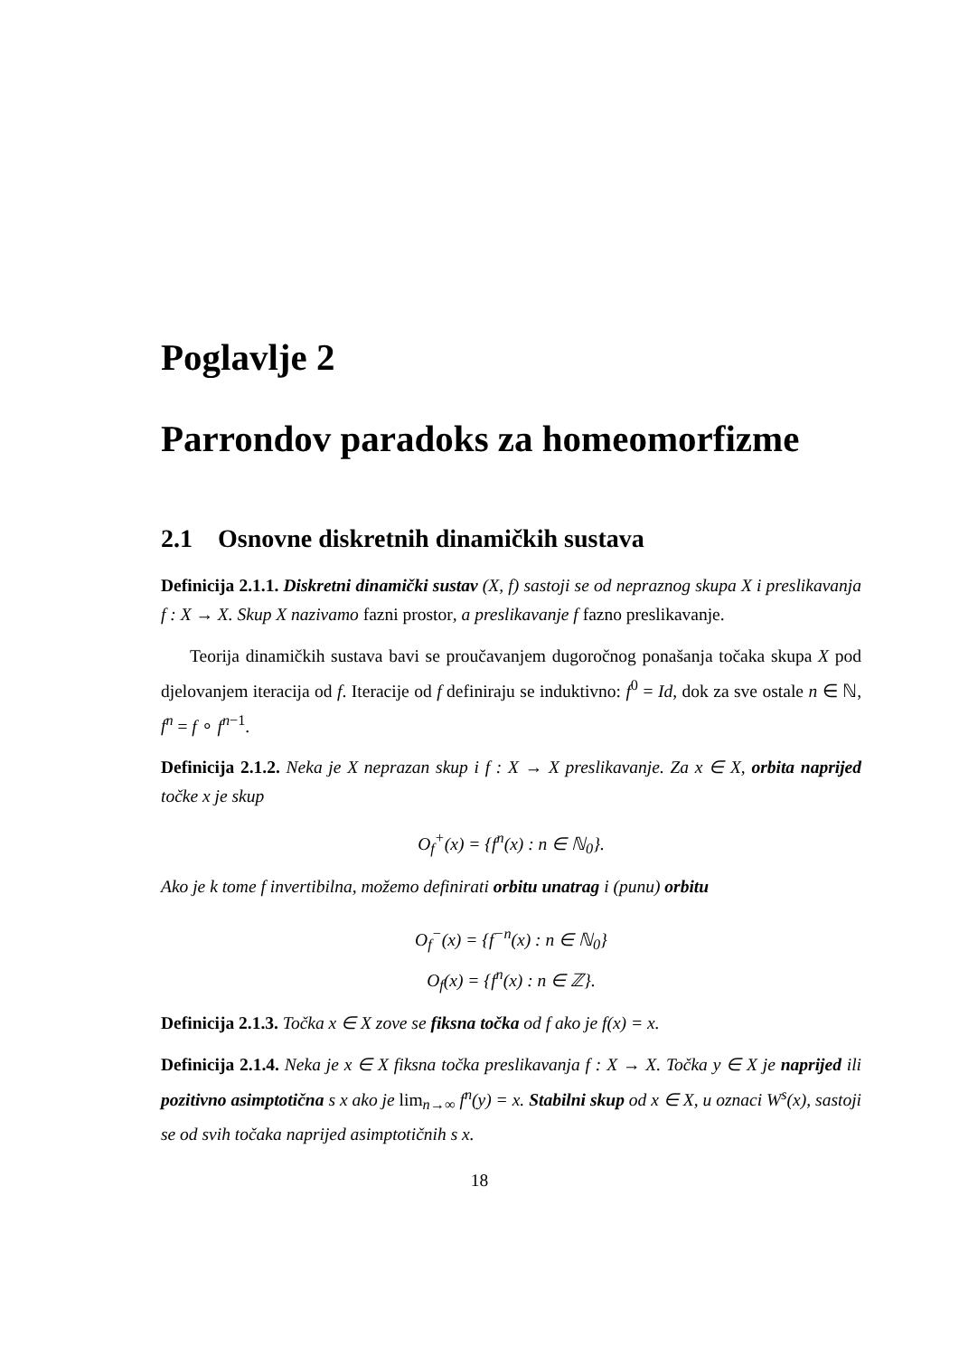Poglavlje 2
Parrondov paradoks za homeomorfizme
2.1 Osnovne diskretnih dinamičkih sustava
Definicija 2.1.1. Diskretni dinamički sustav (X, f) sastoji se od nepraznog skupa X i preslikavanja f : X → X. Skup X nazivamo fazni prostor, a preslikavanje f fazno preslikavanje.
Teorija dinamičkih sustava bavi se proučavanjem dugoročnog ponašanja točaka skupa X pod djelovanjem iteracija od f. Iteracije od f definiraju se induktivno: f<sup>0</sup> = Id, dok za sve ostale n ∈ ℕ, f<sup>n</sup> = f ∘ f<sup>n−1</sup>.
Definicija 2.1.2. Neka je X neprazan skup i f : X → X preslikavanje. Za x ∈ X, orbita naprijed točke x je skup
O<sub>f</sub><sup>+</sup>(x) = {f<sup>n</sup>(x) : n ∈ ℕ<sub>0</sub>}.
Ako je k tome f invertibilna, možemo definirati orbitu unatrag i (punu) orbitu
O<sub>f</sub><sup>−</sup>(x) = {f<sup>−n</sup>(x) : n ∈ ℕ<sub>0</sub>}
O<sub>f</sub>(x) = {f<sup>n</sup>(x) : n ∈ ℤ}.
Definicija 2.1.3. Točka x ∈ X zove se fiksna točka od f ako je f(x) = x.
Definicija 2.1.4. Neka je x ∈ X fiksna točka preslikavanja f : X → X. Točka y ∈ X je naprijed ili pozitivno asimptotična s x ako je lim<sub>n→∞</sub> f<sup>n</sup>(y) = x. Stabilni skup od x ∈ X, u oznaci W<sup>s</sup>(x), sastoji se od svih točaka naprijed asimptotičnih s x.
18